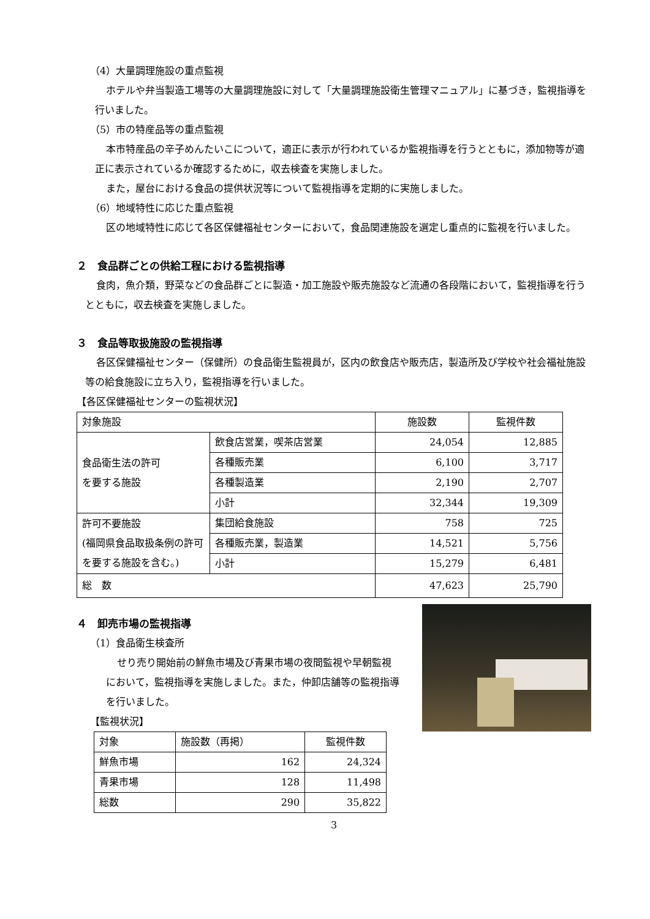（4）大量調理施設の重点監視
ホテルや弁当製造工場等の大量調理施設に対して「大量調理施設衛生管理マニュアル」に基づき，監視指導を行いました。
（5）市の特産品等の重点監視
本市特産品の辛子めんたいこについて，適正に表示が行われているか監視指導を行うとともに，添加物等が適正に表示されているか確認するために，収去検査を実施しました。
また，屋台における食品の提供状況等について監視指導を定期的に実施しました。
（6）地域特性に応じた重点監視
区の地域特性に応じて各区保健福祉センターにおいて，食品関連施設を選定し重点的に監視を行いました。
２　食品群ごとの供給工程における監視指導
食肉，魚介類，野菜などの食品群ごとに製造・加工施設や販売施設など流通の各段階において，監視指導を行うとともに，収去検査を実施しました。
３　食品等取扱施設の監視指導
各区保健福祉センター（保健所）の食品衛生監視員が，区内の飲食店や販売店，製造所及び学校や社会福祉施設等の給食施設に立ち入り，監視指導を行いました。
【各区保健福祉センターの監視状況】
| 対象施設 | | 施設数 | 監視件数 |
| --- | --- | --- | --- |
| 食品衛生法の許可 を要する施設 | 飲食店営業，喫茶店営業 | 24,054 | 12,885 |
| | 各種販売業 | 6,100 | 3,717 |
| | 各種製造業 | 2,190 | 2,707 |
| | 小計 | 32,344 | 19,309 |
| 許可不要施設 (福岡県食品取扱条例の許可を要する施設を含む。) | 集団給食施設 | 758 | 725 |
| | 各種販売業，製造業 | 14,521 | 5,756 |
| | 小計 | 15,279 | 6,481 |
| 総 数 | | 47,623 | 25,790 |
４　卸売市場の監視指導
（1）食品衛生検査所
せり売り開始前の鮮魚市場及び青果市場の夜間監視や早朝監視において，監視指導を実施しました。また，仲卸店舗等の監視指導を行いました。
【監視状況】
| 対象 | 施設数（再掲） | 監視件数 |
| --- | --- | --- |
| 鮮魚市場 | 162 | 24,324 |
| 青果市場 | 128 | 11,498 |
| 総数 | 290 | 35,822 |
3